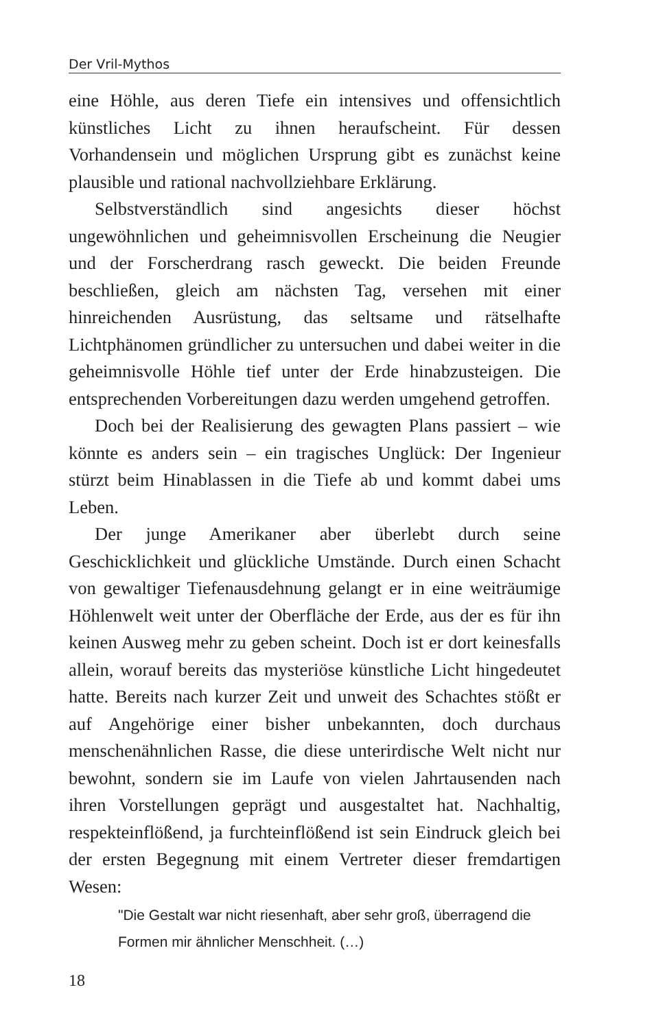Der Vril-Mythos
eine Höhle, aus deren Tiefe ein intensives und offensichtlich künstliches Licht zu ihnen heraufscheint. Für dessen Vorhandensein und möglichen Ursprung gibt es zunächst keine plausible und rational nachvollziehbare Erklärung.
Selbstverständlich sind angesichts dieser höchst ungewöhnlichen und geheimnisvollen Erscheinung die Neugier und der Forscherdrang rasch geweckt. Die beiden Freunde beschließen, gleich am nächsten Tag, versehen mit einer hinreichenden Ausrüstung, das seltsame und rätselhafte Lichtphänomen gründlicher zu untersuchen und dabei weiter in die geheimnisvolle Höhle tief unter der Erde hinabzusteigen. Die entsprechenden Vorbereitungen dazu werden umgehend getroffen.
Doch bei der Realisierung des gewagten Plans passiert – wie könnte es anders sein – ein tragisches Unglück: Der Ingenieur stürzt beim Hinablassen in die Tiefe ab und kommt dabei ums Leben.
Der junge Amerikaner aber überlebt durch seine Geschicklichkeit und glückliche Umstände. Durch einen Schacht von gewaltiger Tiefenausdehnung gelangt er in eine weiträumige Höhlenwelt weit unter der Oberfläche der Erde, aus der es für ihn keinen Ausweg mehr zu geben scheint. Doch ist er dort keinesfalls allein, worauf bereits das mysteriöse künstliche Licht hingedeutet hatte. Bereits nach kurzer Zeit und unweit des Schachtes stößt er auf Angehörige einer bisher unbekannten, doch durchaus menschenähnlichen Rasse, die diese unterirdische Welt nicht nur bewohnt, sondern sie im Laufe von vielen Jahrtausenden nach ihren Vorstellungen geprägt und ausgestaltet hat. Nachhaltig, respekteinflößend, ja furchteinflößend ist sein Eindruck gleich bei der ersten Begegnung mit einem Vertreter dieser fremdartigen Wesen:
"Die Gestalt war nicht riesenhaft, aber sehr groß, überragend die Formen mir ähnlicher Menschheit. (…)
18